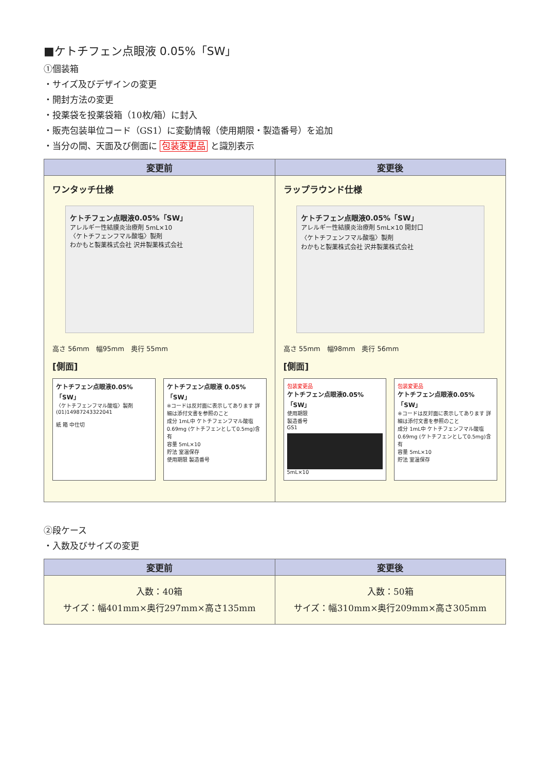■ケトチフェン点眼液 0.05%「SW」
①個装箱
・サイズ及びデザインの変更
・開封方法の変更
・投薬袋を投薬袋箱（10枚/箱）に封入
・販売包装単位コード（GS1）に変動情報（使用期限・製造番号）を追加
・当分の間、天面及び側面に 包装変更品 と識別表示
| 変更前 | 変更後 |
| --- | --- |
| ワンタッチ仕様 ケトチフェン点眼液0.05%「SW」 アレルギー性結膜炎治療剤 5mL×10 〈ケトチフェンフマル酸塩〉製剤 わかもと製薬株式会社 沢井製薬株式会社 高さ 56mm 幅95mm 奥行 55mm [側面] ケトチフェン点眼液0.05%「SW」 〈ケトチフェンフマル酸塩〉製剤 (01)14987243322041 紙 箱 中仕切 ケトチフェン点眼液 0.05%「SW」 ※コードは反対面に表示してあります 詳細は添付文書を参照のこと 成分 1mL中 ケトチフェンフマル酸塩0.69mg (ケトチフェンとして0.5mg)含有 容量 5mL×10 貯法 室温保存 使用期限 製造番号 | ラップラウンド仕様 ケトチフェン点眼液0.05%「SW」 アレルギー性結膜炎治療剤 5mL×10 開封口 〈ケトチフェンフマル酸塩〉製剤 わかもと製薬株式会社 沢井製薬株式会社 高さ 55mm 幅98mm 奥行 56mm [側面] 包装変更品 ケトチフェン点眼液0.05%「SW」 使用期限 製造番号 GS1 5mL×10 包装変更品 ケトチフェン点眼液0.05%「SW」 ※コードは反対面に表示してあります 詳細は添付文書を参照のこと 成分 1mL中 ケトチフェンフマル酸塩0.69mg (ケトチフェンとして0.5mg)含有 容量 5mL×10 貯法 室温保存 |
②段ケース
・入数及びサイズの変更
| 変更前 | 変更後 |
| --- | --- |
| 入数：40箱 サイズ：幅401mm×奥行297mm×高さ135mm | 入数：50箱 サイズ：幅310mm×奥行209mm×高さ305mm |